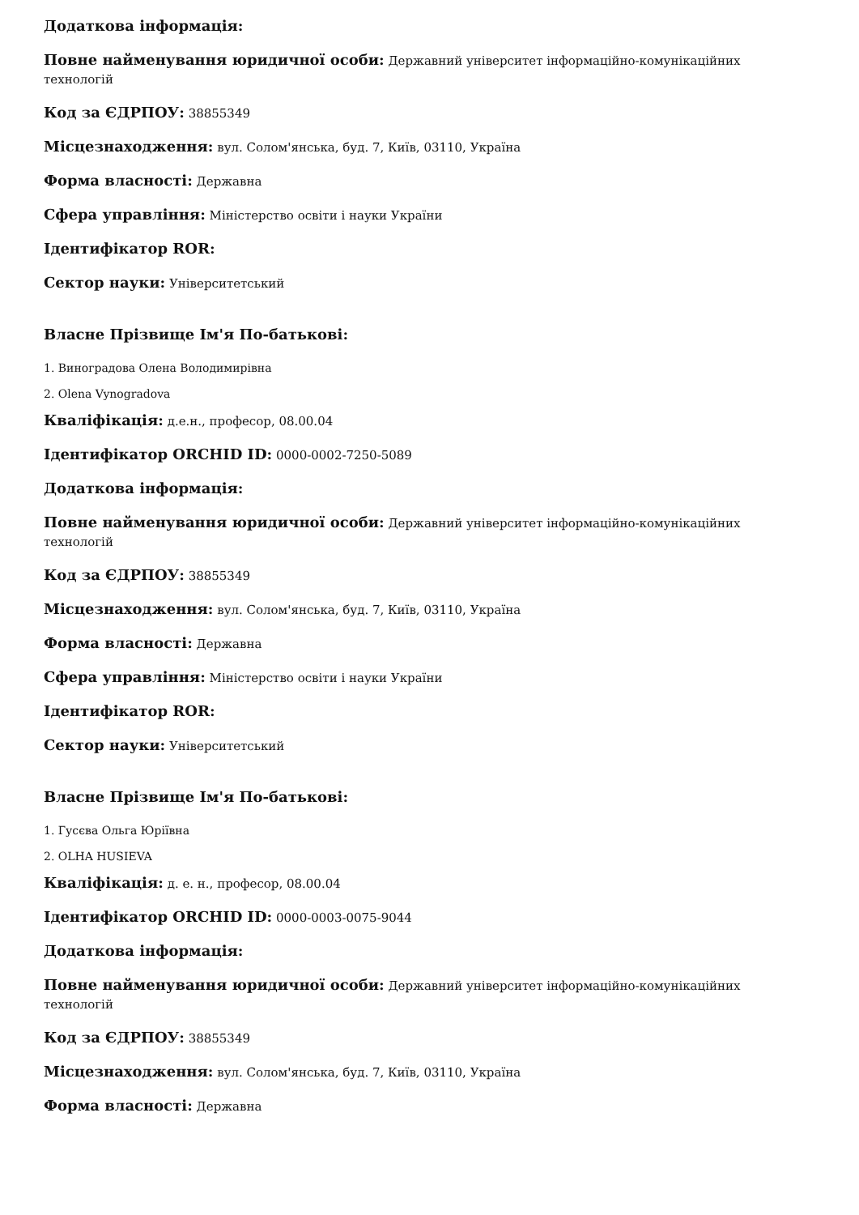Додаткова інформація:
Повне найменування юридичної особи: Державний університет інформаційно-комунікаційних технологій
Код за ЄДРПОУ: 38855349
Місцезнаходження: вул. Солом'янська, буд. 7, Київ, 03110, Україна
Форма власності: Державна
Сфера управління: Міністерство освіти і науки України
Ідентифікатор ROR:
Сектор науки: Університетський
Власне Прізвище Ім'я По-батькові:
1. Виноградова Олена Володимирівна
2. Olena Vynogradova
Кваліфікація: д.е.н., професор, 08.00.04
Ідентифікатор ORCHID ID: 0000-0002-7250-5089
Додаткова інформація:
Повне найменування юридичної особи: Державний університет інформаційно-комунікаційних технологій
Код за ЄДРПОУ: 38855349
Місцезнаходження: вул. Солом'янська, буд. 7, Київ, 03110, Україна
Форма власності: Державна
Сфера управління: Міністерство освіти і науки України
Ідентифікатор ROR:
Сектор науки: Університетський
Власне Прізвище Ім'я По-батькові:
1. Гусєва Ольга Юріївна
2. OLHA HUSIEVA
Кваліфікація: д. е. н., професор, 08.00.04
Ідентифікатор ORCHID ID: 0000-0003-0075-9044
Додаткова інформація:
Повне найменування юридичної особи: Державний університет інформаційно-комунікаційних технологій
Код за ЄДРПОУ: 38855349
Місцезнаходження: вул. Солом'янська, буд. 7, Київ, 03110, Україна
Форма власності: Державна